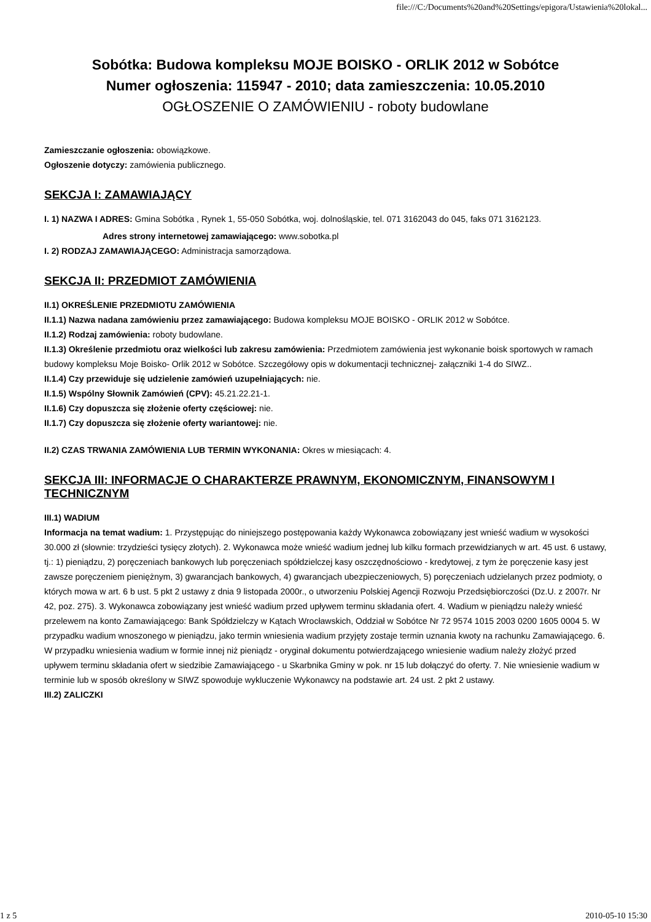file:///C:/Documents%20and%20Settings/epigora/Ustawienia%20lokal...
Sobótka: Budowa kompleksu MOJE BOISKO - ORLIK 2012 w Sobótce
Numer ogłoszenia: 115947 - 2010; data zamieszczenia: 10.05.2010
OGŁOSZENIE O ZAMÓWIENIU - roboty budowlane
Zamieszczanie ogłoszenia: obowiązkowe.
Ogłoszenie dotyczy: zamówienia publicznego.
SEKCJA I: ZAMAWIAJĄCY
I. 1) NAZWA I ADRES: Gmina Sobótka , Rynek 1, 55-050 Sobótka, woj. dolnośląskie, tel. 071 3162043 do 045, faks 071 3162123.
Adres strony internetowej zamawiającego: www.sobotka.pl
I. 2) RODZAJ ZAMAWIAJĄCEGO: Administracja samorządowa.
SEKCJA II: PRZEDMIOT ZAMÓWIENIA
II.1) OKREŚLENIE PRZEDMIOTU ZAMÓWIENIA
II.1.1) Nazwa nadana zamówieniu przez zamawiającego: Budowa kompleksu MOJE BOISKO - ORLIK 2012 w Sobótce.
II.1.2) Rodzaj zamówienia: roboty budowlane.
II.1.3) Określenie przedmiotu oraz wielkości lub zakresu zamówienia: Przedmiotem zamówienia jest wykonanie boisk sportowych w ramach budowy kompleksu Moje Boisko- Orlik 2012 w Sobótce. Szczegółowy opis w dokumentacji technicznej- załączniki 1-4 do SIWZ..
II.1.4) Czy przewiduje się udzielenie zamówień uzupełniających: nie.
II.1.5) Wspólny Słownik Zamówień (CPV): 45.21.22.21-1.
II.1.6) Czy dopuszcza się złożenie oferty częściowej: nie.
II.1.7) Czy dopuszcza się złożenie oferty wariantowej: nie.
II.2) CZAS TRWANIA ZAMÓWIENIA LUB TERMIN WYKONANIA: Okres w miesiącach: 4.
SEKCJA III: INFORMACJE O CHARAKTERZE PRAWNYM, EKONOMICZNYM, FINANSOWYM I TECHNICZNYM
III.1) WADIUM
Informacja na temat wadium: 1. Przystępując do niniejszego postępowania każdy Wykonawca zobowiązany jest wnieść wadium w wysokości 30.000 zł (słownie: trzydzieści tysięcy złotych). 2. Wykonawca może wnieść wadium jednej lub kilku formach przewidzianych w art. 45 ust. 6 ustawy, tj.: 1) pieniądzu, 2) poręczeniach bankowych lub poręczeniach spółdzielczej kasy oszczędnościowo - kredytowej, z tym że poręczenie kasy jest zawsze poręczeniem pieniężnym, 3) gwarancjach bankowych, 4) gwarancjach ubezpieczeniowych, 5) poręczeniach udzielanych przez podmioty, o których mowa w art. 6 b ust. 5 pkt 2 ustawy z dnia 9 listopada 2000r., o utworzeniu Polskiej Agencji Rozwoju Przedsiębiorczości (Dz.U. z 2007r. Nr 42, poz. 275). 3. Wykonawca zobowiązany jest wnieść wadium przed upływem terminu składania ofert. 4. Wadium w pieniądzu należy wnieść przelewem na konto Zamawiającego: Bank Spółdzielczy w Kątach Wrocławskich, Oddział w Sobótce Nr 72 9574 1015 2003 0200 1605 0004 5. W przypadku wadium wnoszonego w pieniądzu, jako termin wniesienia wadium przyjęty zostaje termin uznania kwoty na rachunku Zamawiającego. 6. W przypadku wniesienia wadium w formie innej niż pieniądz - oryginał dokumentu potwierdzającego wniesienie wadium należy złożyć przed upływem terminu składania ofert w siedzibie Zamawiającego - u Skarbnika Gminy w pok. nr 15 lub dołączyć do oferty. 7. Nie wniesienie wadium w terminie lub w sposób określony w SIWZ spowoduje wykluczenie Wykonawcy na podstawie art. 24 ust. 2 pkt 2 ustawy.
III.2) ZALICZKI
1 z 5 2010-05-10 15:30